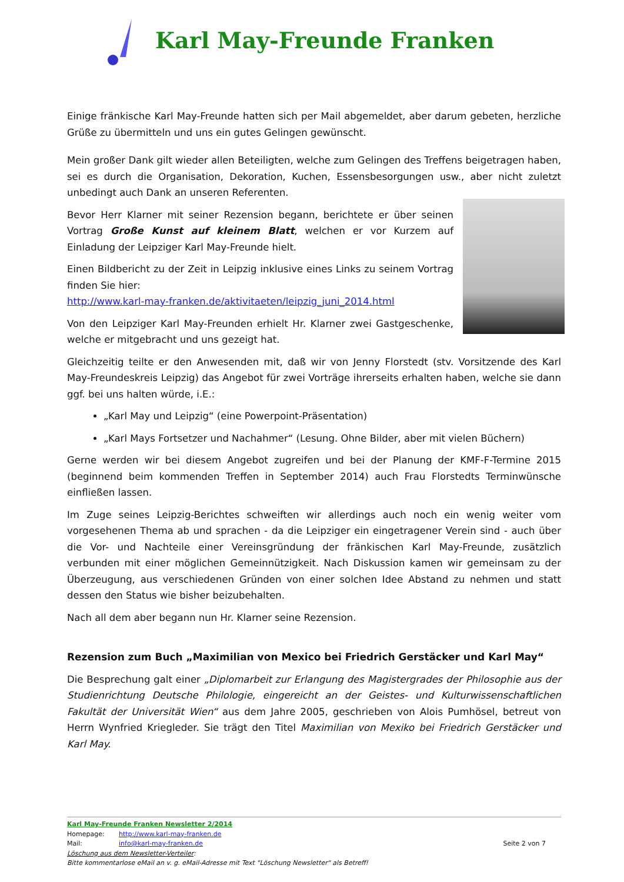Karl May-Freunde Franken
Einige fränkische Karl May-Freunde hatten sich per Mail abgemeldet, aber darum gebeten, herzliche Grüße zu übermitteln und uns ein gutes Gelingen gewünscht.
Mein großer Dank gilt wieder allen Beteiligten, welche zum Gelingen des Treffens beigetragen haben, sei es durch die Organisation, Dekoration, Kuchen, Essensbesorgungen usw., aber nicht zuletzt unbedingt auch Dank an unseren Referenten.
Bevor Herr Klarner mit seiner Rezension begann, berichtete er über seinen Vortrag Große Kunst auf kleinem Blatt, welchen er vor Kurzem auf Einladung der Leipziger Karl May-Freunde hielt.
Einen Bildbericht zu der Zeit in Leipzig inklusive eines Links zu seinem Vortrag finden Sie hier:
http://www.karl-may-franken.de/aktivitaeten/leipzig_juni_2014.html
Von den Leipziger Karl May-Freunden erhielt Hr. Klarner zwei Gastgeschenke, welche er mitgebracht und uns gezeigt hat.
Gleichzeitig teilte er den Anwesenden mit, daß wir von Jenny Florstedt (stv. Vorsitzende des Karl May-Freundeskreis Leipzig) das Angebot für zwei Vorträge ihrerseits erhalten haben, welche sie dann ggf. bei uns halten würde, i.E.:
„Karl May und Leipzig“ (eine Powerpoint-Präsentation)
„Karl Mays Fortsetzer und Nachahmer“ (Lesung. Ohne Bilder, aber mit vielen Büchern)
Gerne werden wir bei diesem Angebot zugreifen und bei der Planung der KMF-F-Termine 2015 (beginnend beim kommenden Treffen in September 2014) auch Frau Florstedts Terminwünsche einfließen lassen.
Im Zuge seines Leipzig-Berichtes schweiften wir allerdings auch noch ein wenig weiter vom vorgesehenen Thema ab und sprachen - da die Leipziger ein eingetragener Verein sind - auch über die Vor- und Nachteile einer Vereinsgründung der fränkischen Karl May-Freunde, zusätzlich verbunden mit einer möglichen Gemeinnützigkeit. Nach Diskussion kamen wir gemeinsam zu der Überzeugung, aus verschiedenen Gründen von einer solchen Idee Abstand zu nehmen und statt dessen den Status wie bisher beizubehalten.
Nach all dem aber begann nun Hr. Klarner seine Rezension.
Rezension zum Buch „Maximilian von Mexico bei Friedrich Gerstäcker und Karl May“
Die Besprechung galt einer „Diplomarbeit zur Erlangung des Magistergrades der Philosophie aus der Studienrichtung Deutsche Philologie, eingereicht an der Geistes- und Kulturwissenschaftlichen Fakultät der Universität Wien“ aus dem Jahre 2005, geschrieben von Alois Pumhösel, betreut von Herrn Wynfried Kriegleder. Sie trägt den Titel Maximilian von Mexiko bei Friedrich Gerstäcker und Karl May.
Karl May-Freunde Franken Newsletter 2/2014
Homepage: http://www.karl-may-franken.de
Mail: info@karl-may-franken.de Seite 2 von 7
Löschung aus dem Newsletter-Verteiler:
Bitte kommentarlose eMail an v. g. eMail-Adresse mit Text "Löschung Newsletter" als Betreff!